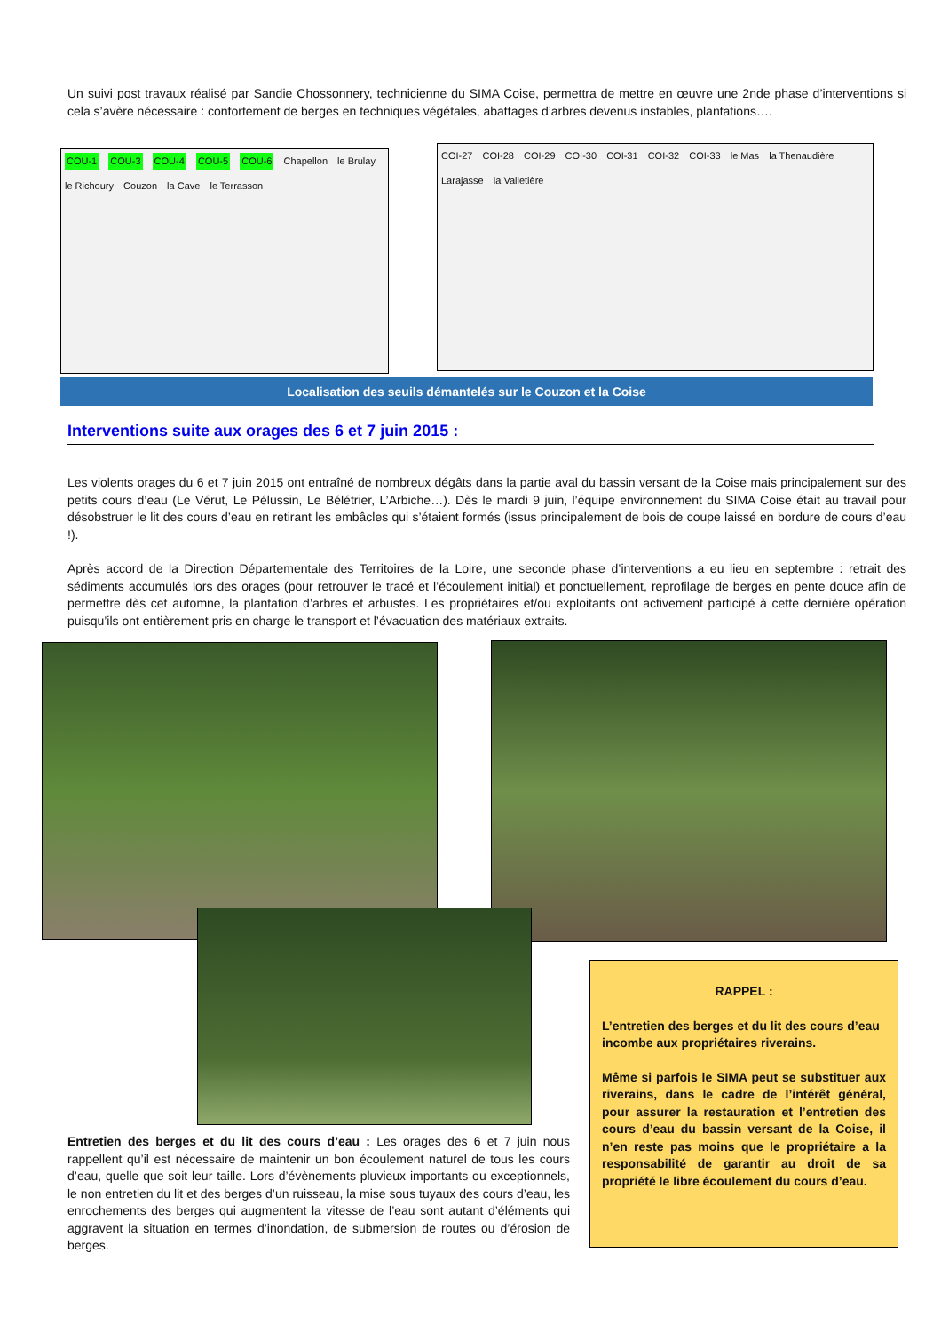Un suivi post travaux réalisé par Sandie Chossonnery, technicienne du SIMA Coise, permettra de mettre en œuvre une 2nde phase d’interventions si cela s’avère nécessaire : confortement de berges en techniques végétales, abattages d’arbres devenus instables, plantations….
COU-1 COU-3 COU-4 COU-5 COU-6 Chapellon le Brulay le Richoury Couzon la Cave le Terrasson
COI-27 COI-28 COI-29 COI-30 COI-31 COI-32 COI-33 le Mas la Thenaudière Larajasse la Valletière
Localisation des seuils démantelés sur le Couzon et la Coise
Interventions suite aux orages des 6 et 7 juin 2015 :
Les violents orages du 6 et 7 juin 2015 ont entraîné de nombreux dégâts dans la partie aval du bassin versant de la Coise mais principalement sur des petits cours d’eau (Le Vérut, Le Pélussin, Le Bélétrier, L’Arbiche…). Dès le mardi 9 juin, l’équipe environnement du SIMA Coise était au travail pour désobstruer le lit des cours d’eau en retirant les embâcles qui s’étaient formés (issus principalement de bois de coupe laissé en bordure de cours d’eau !).
Après accord de la Direction Départementale des Territoires de la Loire, une seconde phase d’interventions a eu lieu en septembre : retrait des sédiments accumulés lors des orages (pour retrouver le tracé et l’écoulement initial) et ponctuellement, reprofilage de berges en pente douce afin de permettre dès cet automne, la plantation d’arbres et arbustes. Les propriétaires et/ou exploitants ont activement participé à cette dernière opération puisqu’ils ont entièrement pris en charge le transport et l’évacuation des matériaux extraits.
Entretien des berges et du lit des cours d’eau : Les orages des 6 et 7 juin nous rappellent qu’il est nécessaire de maintenir un bon écoulement naturel de tous les cours d’eau, quelle que soit leur taille. Lors d’évènements pluvieux importants ou exceptionnels, le non entretien du lit et des berges d’un ruisseau, la mise sous tuyaux des cours d’eau, les enrochements des berges qui augmentent la vitesse de l’eau sont autant d’éléments qui aggravent la situation en termes d’inondation, de submersion de routes ou d’érosion de berges.
RAPPEL :
L’entretien des berges et du lit des cours d’eau incombe aux propriétaires riverains.
Même si parfois le SIMA peut se substituer aux riverains, dans le cadre de l’intérêt général, pour assurer la restauration et l’entretien des cours d’eau du bassin versant de la Coise, il n’en reste pas moins que le propriétaire a la responsabilité de garantir au droit de sa propriété le libre écoulement du cours d’eau.